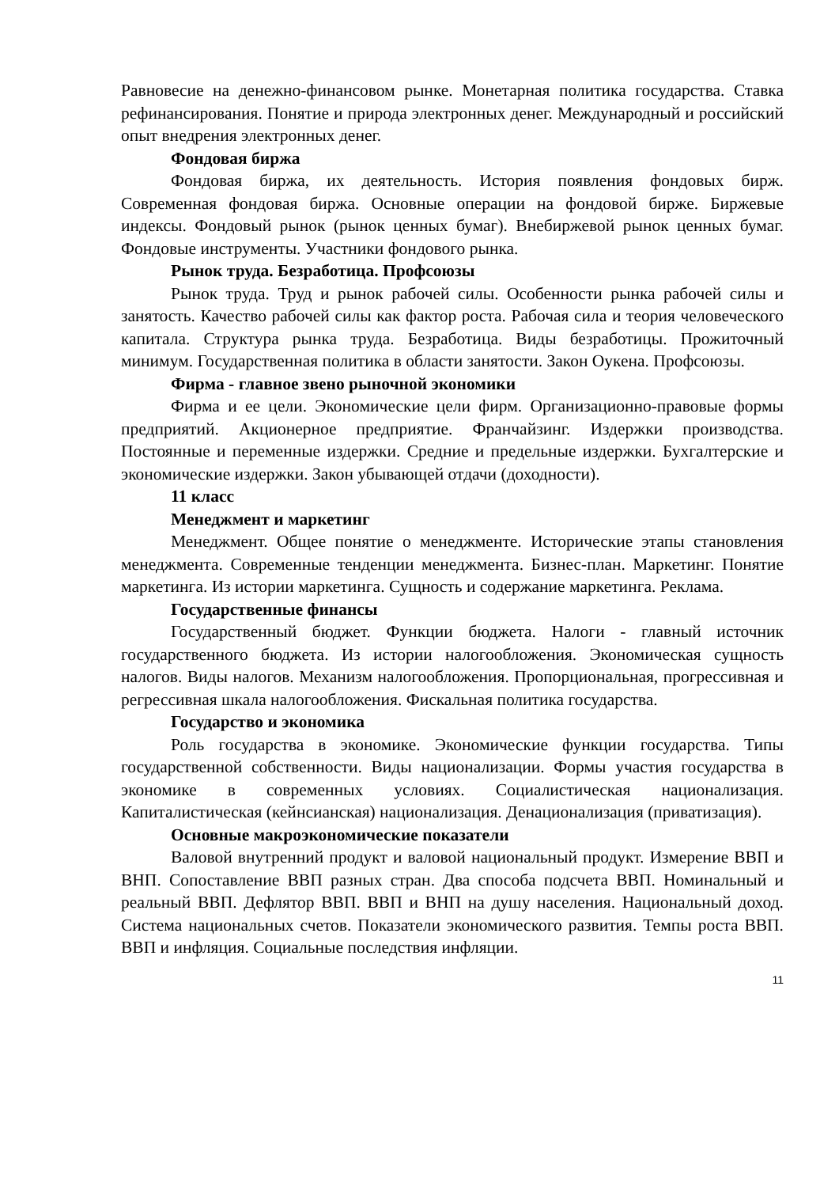Равновесие на денежно-финансовом рынке. Монетарная политика государства. Ставка рефинансирования. Понятие и природа электронных денег. Международный и российский опыт внедрения электронных денег.
Фондовая биржа
Фондовая биржа, их деятельность. История появления фондовых бирж. Современная фондовая биржа. Основные операции на фондовой бирже. Биржевые индексы. Фондовый рынок (рынок ценных бумаг). Внебиржевой рынок ценных бумаг. Фондовые инструменты. Участники фондового рынка.
Рынок труда. Безработица. Профсоюзы
Рынок труда. Труд и рынок рабочей силы. Особенности рынка рабочей силы и занятость. Качество рабочей силы как фактор роста. Рабочая сила и теория человеческого капитала. Структура рынка труда. Безработица. Виды безработицы. Прожиточный минимум. Государственная политика в области занятости. Закон Оукена. Профсоюзы.
Фирма - главное звено рыночной экономики
Фирма и ее цели. Экономические цели фирм. Организационно-правовые формы предприятий. Акционерное предприятие. Франчайзинг. Издержки производства. Постоянные и переменные издержки. Средние и предельные издержки. Бухгалтерские и экономические издержки. Закон убывающей отдачи (доходности).
11 класс
Менеджмент и маркетинг
Менеджмент. Общее понятие о менеджменте. Исторические этапы становления менеджмента. Современные тенденции менеджмента. Бизнес-план. Маркетинг. Понятие маркетинга. Из истории маркетинга. Сущность и содержание маркетинга. Реклама.
Государственные финансы
Государственный бюджет. Функции бюджета. Налоги - главный источник государственного бюджета. Из истории налогообложения. Экономическая сущность налогов. Виды налогов. Механизм налогообложения. Пропорциональная, прогрессивная и регрессивная шкала налогообложения. Фискальная политика государства.
Государство и экономика
Роль государства в экономике. Экономические функции государства. Типы государственной собственности. Виды национализации. Формы участия государства в экономике в современных условиях. Социалистическая национализация. Капиталистическая (кейнсианская) национализация. Денационализация (приватизация).
Основные макроэкономические показатели
Валовой внутренний продукт и валовой национальный продукт. Измерение ВВП и ВНП. Сопоставление ВВП разных стран. Два способа подсчета ВВП. Номинальный и реальный ВВП. Дефлятор ВВП. ВВП и ВНП на душу населения. Национальный доход. Система национальных счетов. Показатели экономического развития. Темпы роста ВВП. ВВП и инфляция. Социальные последствия инфляции.
11